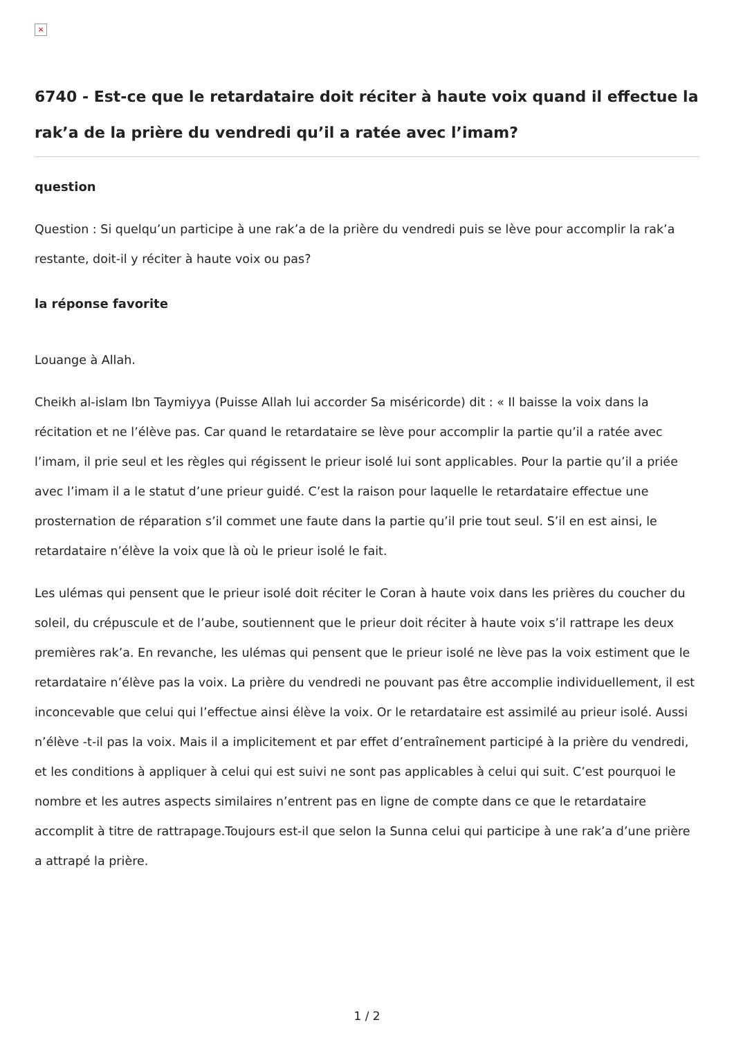×
6740 - Est-ce que le retardataire doit réciter à haute voix quand il effectue la rak’a de la prière du vendredi qu’il a ratée avec l’imam?
question
Question : Si quelqu’un participe à une rak’a de la prière du vendredi puis se lève pour accomplir la rak’a restante, doit-il y réciter à haute voix ou pas?
la réponse favorite
Louange à Allah.
Cheikh al-islam Ibn Taymiyya (Puisse Allah lui accorder Sa miséricorde) dit : « Il baisse la voix dans la récitation et ne l’élève pas. Car quand le retardataire se lève pour accomplir la partie qu’il a ratée avec l’imam, il prie seul et les règles qui régissent le prieur isolé lui sont applicables. Pour la partie qu’il a priée avec l’imam il a le statut d’une prieur guidé. C’est la raison pour laquelle le retardataire effectue une prosternation de réparation s’il commet une faute dans la partie qu’il prie tout seul. S’il en est ainsi, le retardataire n’élève la voix que là où le prieur isolé le fait.
Les ulémas qui pensent que le prieur isolé doit réciter le Coran à haute voix dans les prières du coucher du soleil, du crépuscule et de l’aube, soutiennent que le prieur doit réciter à haute voix s’il rattrape les deux premières rak’a. En revanche, les ulémas qui pensent que le prieur isolé ne lève pas la voix estiment que le retardataire n’élève pas la voix. La prière du vendredi ne pouvant pas être accomplie individuellement, il est inconcevable que celui qui l’effectue ainsi élève la voix. Or le retardataire est assimilé au prieur isolé. Aussi n’élève -t-il pas la voix. Mais il a implicitement et par effet d’entraînement participé à la prière du vendredi, et les conditions à appliquer à celui qui est suivi ne sont pas applicables à celui qui suit. C’est pourquoi le nombre et les autres aspects similaires n’entrent pas en ligne de compte dans ce que le retardataire accomplit à titre de rattrapage.Toujours est-il que selon la Sunna celui qui participe à une rak’a d’une prière a attrapé la prière.
1 / 2